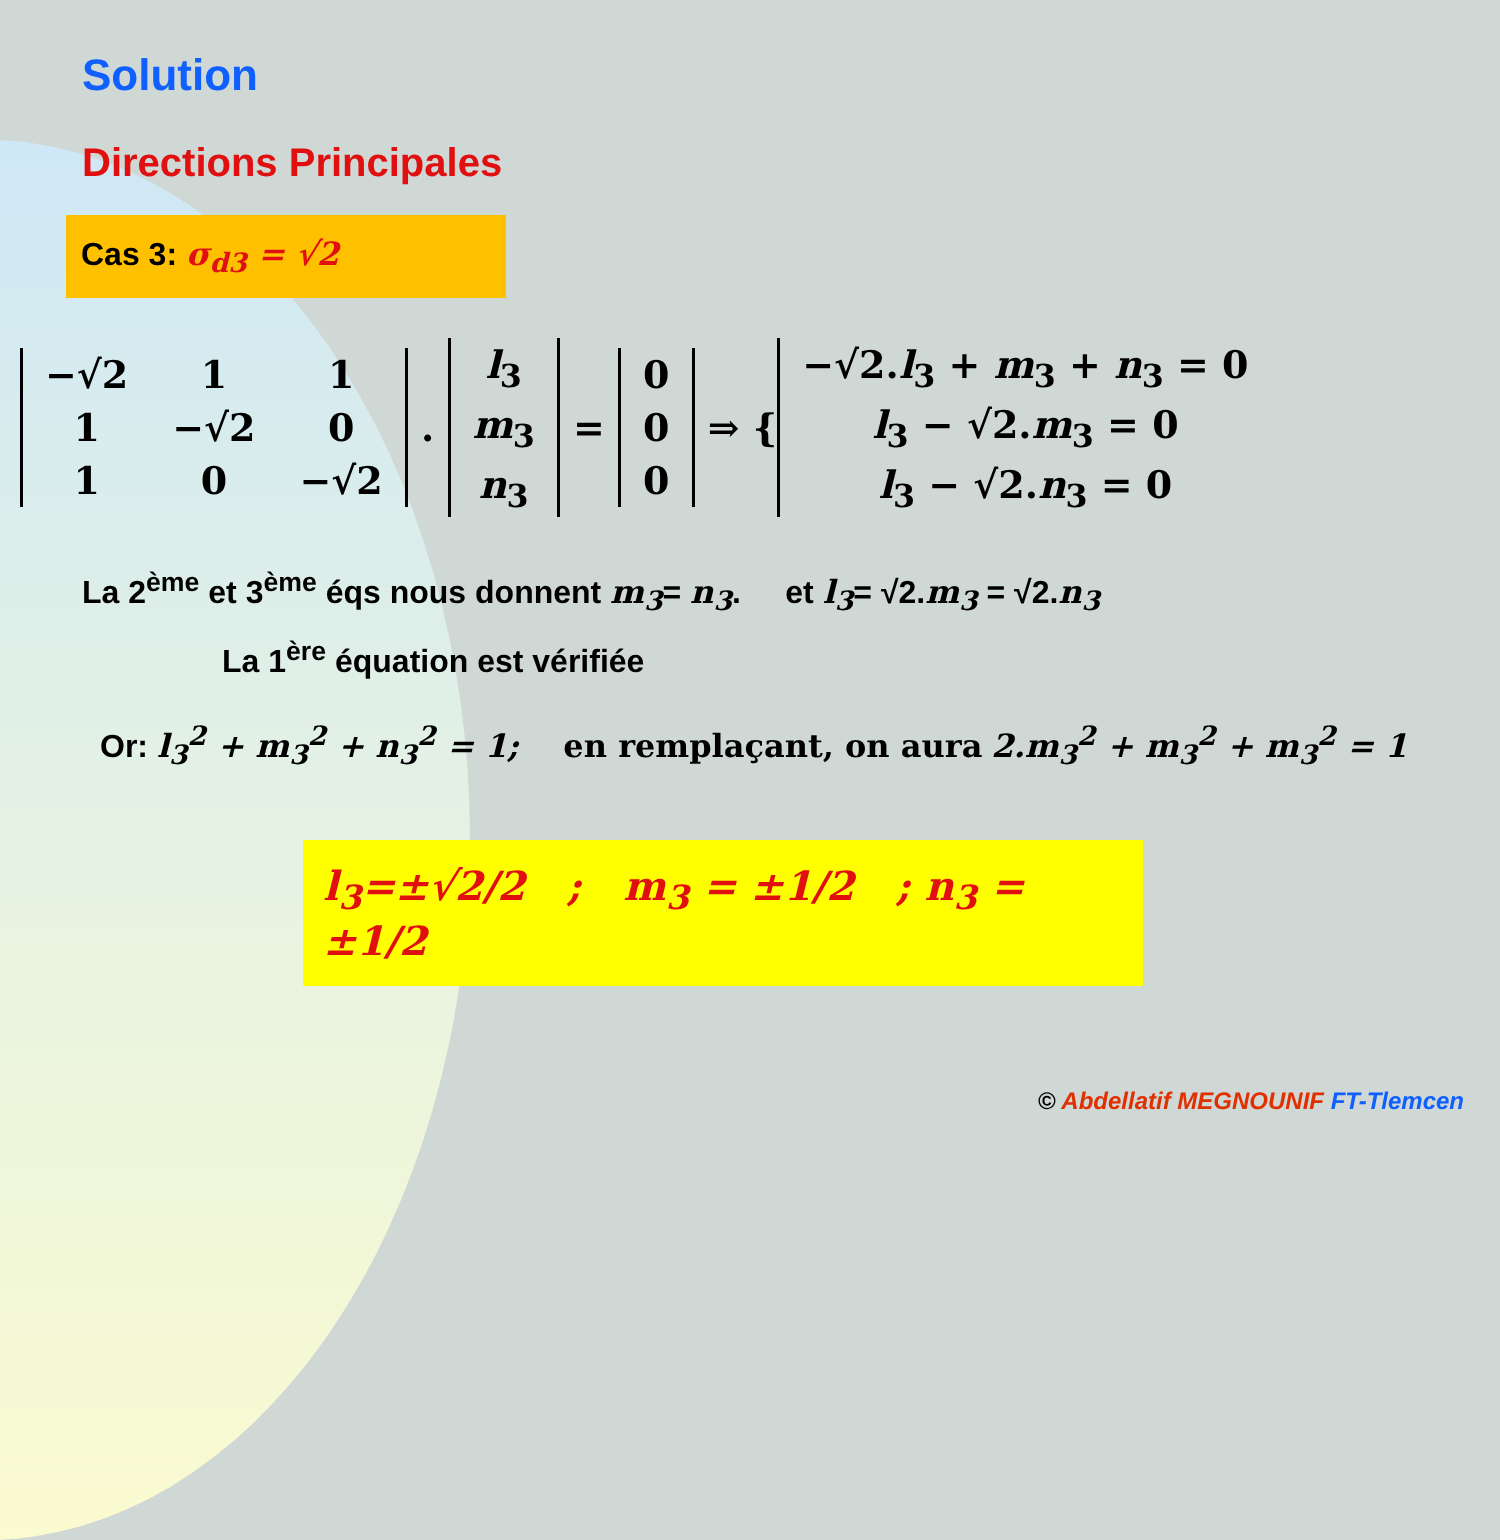Solution
Directions Principales
Cas 3: σ<sub>d3</sub> = √2
| −√2 | 1 | 1 |
| 1 | −√2 | 0 |
| 1 | 0 | −√2 |
.
| l<sub>3</sub> |
| m<sub>3</sub> |
| n<sub>3</sub> |
=
| 0 |
| 0 |
| 0 |
⇒ {
| −√2. l<sub>3</sub> + m<sub>3</sub> + n<sub>3</sub> = 0 |
| l<sub>3</sub> − √2. m<sub>3</sub> = 0 |
| l<sub>3</sub> − √2. n<sub>3</sub> = 0 |
La 2<sup>ème</sup> et 3<sup>ème</sup> éqs nous donnent m<sub>3</sub>= n<sub>3</sub>. et l<sub>3</sub>= √2.m<sub>3</sub> = √2.n<sub>3</sub>
La 1<sup>ère</sup> équation est vérifiée
Or: l<sub>3</sub><sup>2</sup> + m<sub>3</sub><sup>2</sup> + n<sub>3</sub><sup>2</sup> = 1; en remplaçant, on aura 2.m<sub>3</sub><sup>2</sup> + m<sub>3</sub><sup>2</sup> + m<sub>3</sub><sup>2</sup> = 1
l<sub>3</sub>=±√2/2 ; m<sub>3</sub> = ±1/2 ; n<sub>3</sub> = ±1/2
© Abdellatif MEGNOUNIF FT-Tlemcen